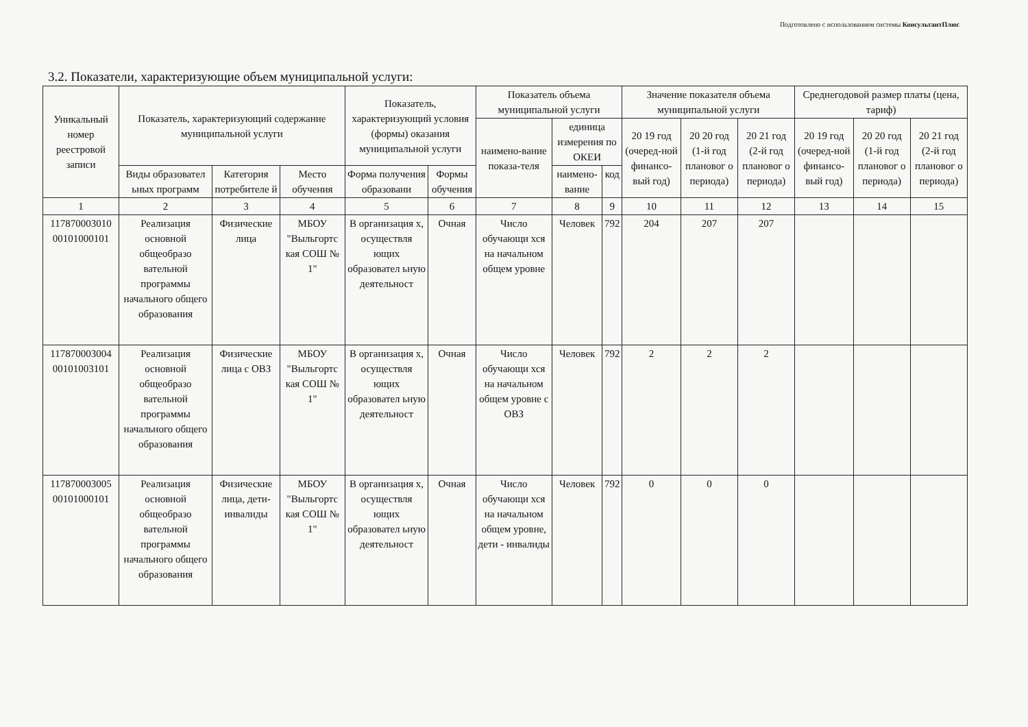Подготовлено с использованием системы КонсультантПлюс
3.2. Показатели, характеризующие объем муниципальной услуги:
| Уникальный номер реестровой записи | Показатель, характеризующий содержание муниципальной услуги | | | Показатель, характеризующий условия (формы) оказания муниципальной услуги | | Показатель объема муниципальной услуги | | | Значение показателя объема муниципальной услуги | | | Среднегодовой размер платы (цена, тариф) | | |
| --- | --- | --- | --- | --- | --- | --- | --- | --- | --- | --- | --- | --- | --- | --- |
| | | | | | | наимено-вание показа-теля | единица измерения по ОКЕИ | | 20 19 год (очеред-ной финансо-вый год) | 20 20 год (1-й год плановог о периода) | 20 21 год (2-й год плановог о периода) | 20 19 год (очеред-ной финансо-вый год) | 20 20 год (1-й год плановог о периода) | 20 21 год (2-й год плановог о периода) |
| | Виды образовател ьных программ | Категория потребителе й | Место обучения | Форма получения образовани | Формы обучения | | наимено-вание | код | | | | | | |
| 1 | 2 | 3 | 4 | 5 | 6 | 7 | 8 | 9 | 10 | 11 | 12 | 13 | 14 | 15 |
| 117870003010 00101000101 | Реализация основной общеобразо вательной программы начального общего образования | Физические лица | МБОУ "Выльгортс кая СОШ № 1" | В организация х, осуществля ющих образовател ьную деятельност | Очная | Число обучающи хся на начальном общем уровне | Человек | 792 | 204 | 207 | 207 | | | |
| 117870003004 00101003101 | Реализация основной общеобразо вательной программы начального общего образования | Физические лица с ОВЗ | МБОУ "Выльгортс кая СОШ № 1" | В организация х, осуществля ющих образовател ьную деятельност | Очная | Число обучающи хся на начальном общем уровне с ОВЗ | Человек | 792 | 2 | 2 | 2 | | | |
| 117870003005 00101000101 | Реализация основной общеобразо вательной программы начального общего образования | Физические лица, дети-инвалиды | МБОУ "Выльгортс кая СОШ № 1" | В организация х, осуществля ющих образовател ьную деятельност | Очная | Число обучающи хся на начальном общем уровне, дети - инвалиды | Человек | 792 | 0 | 0 | 0 | | | |